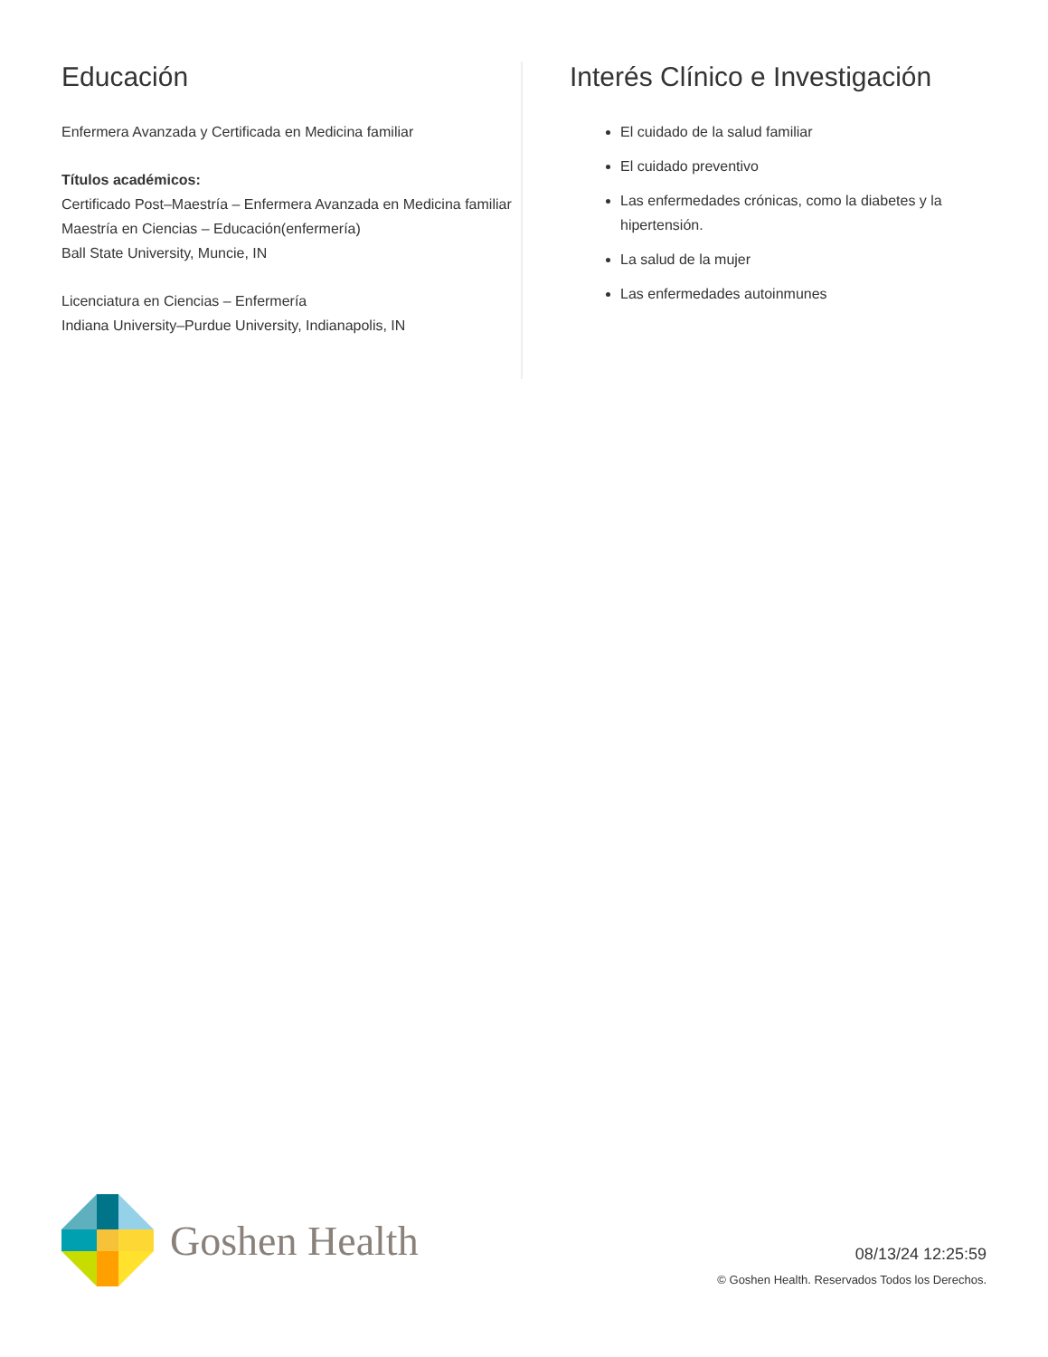Educación
Enfermera Avanzada y Certificada en Medicina familiar
Títulos académicos:
Certificado Post–Maestría – Enfermera Avanzada en Medicina familiar
Maestría en Ciencias – Educación(enfermería)
Ball State University, Muncie, IN
Licenciatura en Ciencias – Enfermería
Indiana University–Purdue University, Indianapolis, IN
Interés Clínico e Investigación
El cuidado de la salud familiar
El cuidado preventivo
Las enfermedades crónicas, como la diabetes y la hipertensión.
La salud de la mujer
Las enfermedades autoinmunes
Goshen Health
08/13/24 12:25:59
© Goshen Health. Reservados Todos los Derechos.